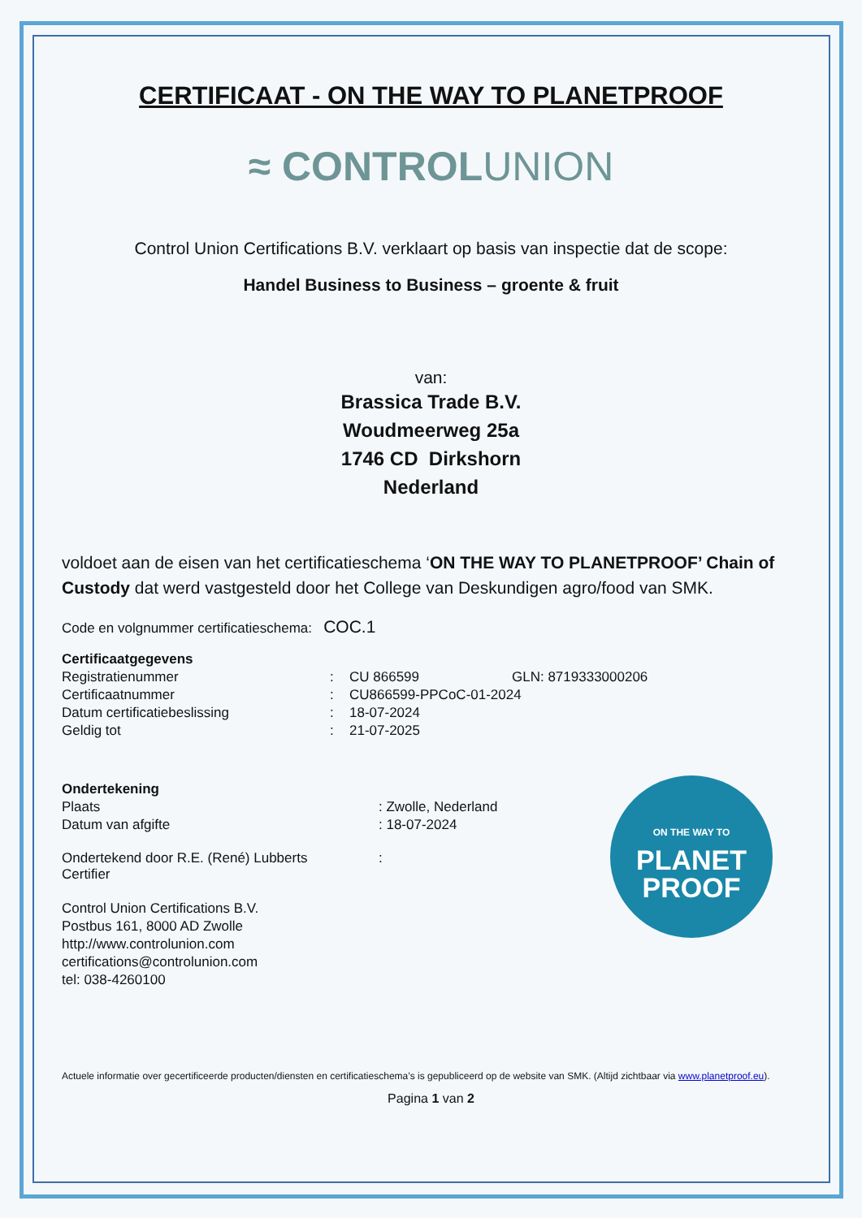CERTIFICAAT - ON THE WAY TO PLANETPROOF
≈ CONTROLUNION
Control Union Certifications B.V. verklaart op basis van inspectie dat de scope:
Handel Business to Business – groente & fruit
van:
Brassica Trade B.V.
Woudmeerweg 25a
1746 CD Dirkshorn
Nederland
voldoet aan de eisen van het certificatieschema ‘ON THE WAY TO PLANETPROOF’ Chain of Custody dat werd vastgesteld door het College van Deskundigen agro/food van SMK.
Code en volgnummer certificatieschema: COC.1
Certificaatgegevens
| Registratienummer | : | CU 866599 | GLN: 8719333000206 |
| Certificaatnummer | : | CU866599-PPCoC-01-2024 | |
| Datum certificatiebeslissing | : | 18-07-2024 | |
| Geldig tot | : | 21-07-2025 | |
Ondertekening
| Plaats | : Zwolle, Nederland |
| Datum van afgifte | : 18-07-2024 |
| Ondertekend door R.E. (René) Lubberts Certifier | : |
Control Union Certifications B.V.
Postbus 161, 8000 AD Zwolle
http://www.controlunion.com
certifications@controlunion.com
tel: 038-4260100
Actuele informatie over gecertificeerde producten/diensten en certificatieschema’s is gepubliceerd op de website van SMK. (Altijd zichtbaar via www.planetproof.eu).
Pagina 1 van 2
ON THE WAY TO
PLANET
PROOF